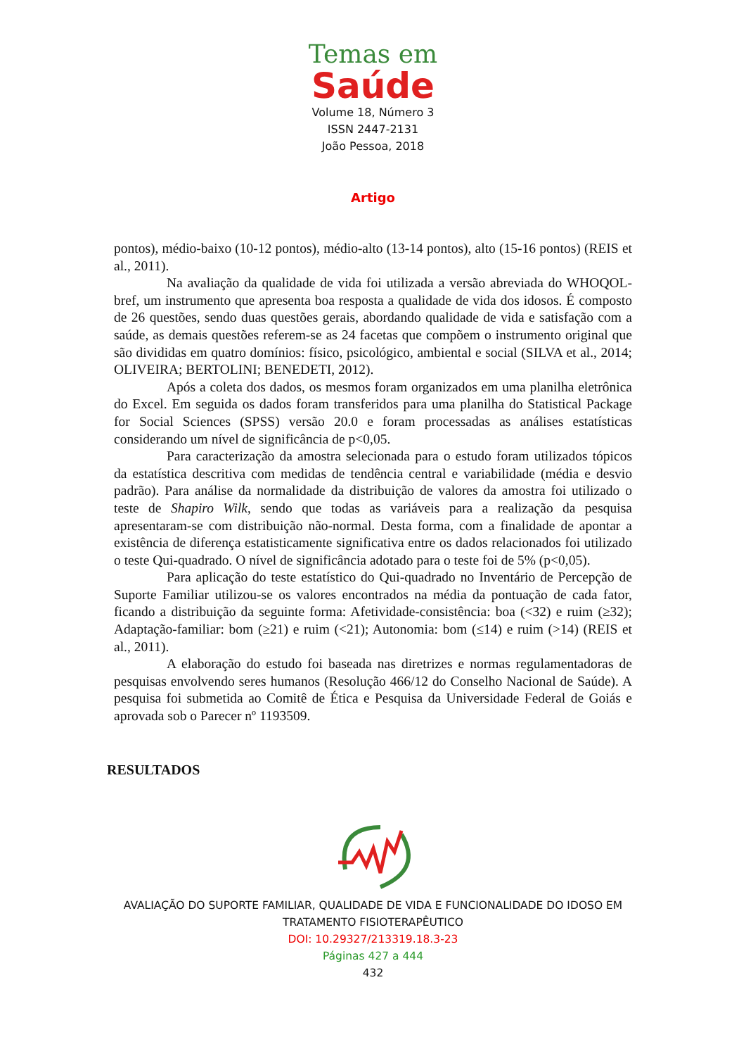Temas em
Saúde
Volume 18, Número 3
ISSN 2447-2131
João Pessoa, 2018
Artigo
pontos), médio-baixo (10-12 pontos), médio-alto (13-14 pontos), alto (15-16 pontos) (REIS et al., 2011).
Na avaliação da qualidade de vida foi utilizada a versão abreviada do WHOQOL-bref, um instrumento que apresenta boa resposta a qualidade de vida dos idosos. É composto de 26 questões, sendo duas questões gerais, abordando qualidade de vida e satisfação com a saúde, as demais questões referem-se as 24 facetas que compõem o instrumento original que são divididas em quatro domínios: físico, psicológico, ambiental e social (SILVA et al., 2014; OLIVEIRA; BERTOLINI; BENEDETI, 2012).
Após a coleta dos dados, os mesmos foram organizados em uma planilha eletrônica do Excel. Em seguida os dados foram transferidos para uma planilha do Statistical Package for Social Sciences (SPSS) versão 20.0 e foram processadas as análises estatísticas considerando um nível de significância de p<0,05.
Para caracterização da amostra selecionada para o estudo foram utilizados tópicos da estatística descritiva com medidas de tendência central e variabilidade (média e desvio padrão). Para análise da normalidade da distribuição de valores da amostra foi utilizado o teste de Shapiro Wilk, sendo que todas as variáveis para a realização da pesquisa apresentaram-se com distribuição não-normal. Desta forma, com a finalidade de apontar a existência de diferença estatisticamente significativa entre os dados relacionados foi utilizado o teste Qui-quadrado. O nível de significância adotado para o teste foi de 5% (p<0,05).
Para aplicação do teste estatístico do Qui-quadrado no Inventário de Percepção de Suporte Familiar utilizou-se os valores encontrados na média da pontuação de cada fator, ficando a distribuição da seguinte forma: Afetividade-consistência: boa (<32) e ruim (≥32); Adaptação-familiar: bom (≥21) e ruim (<21); Autonomia: bom (≤14) e ruim (>14) (REIS et al., 2011).
A elaboração do estudo foi baseada nas diretrizes e normas regulamentadoras de pesquisas envolvendo seres humanos (Resolução 466/12 do Conselho Nacional de Saúde). A pesquisa foi submetida ao Comitê de Ética e Pesquisa da Universidade Federal de Goiás e aprovada sob o Parecer nº 1193509.
RESULTADOS
AVALIAÇÃO DO SUPORTE FAMILIAR, QUALIDADE DE VIDA E FUNCIONALIDADE DO IDOSO EM
TRATAMENTO FISIOTERAPÊUTICO
DOI: 10.29327/213319.18.3-23
Páginas 427 a 444
432